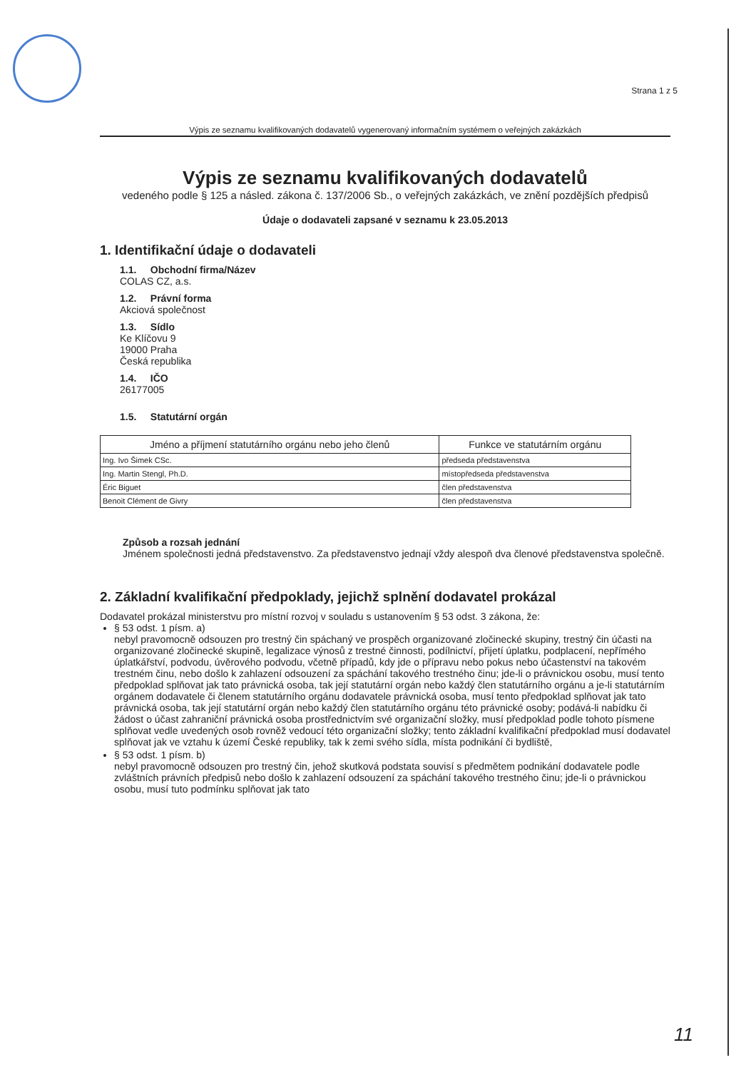Strana 1 z 5
Výpis ze seznamu kvalifikovaných dodavatelů vygenerovaný informačním systémem o veřejných zakázkách
Výpis ze seznamu kvalifikovaných dodavatelů
vedeného podle § 125 a násled. zákona č. 137/2006 Sb., o veřejných zakázkách, ve znění pozdějších předpisů
Údaje o dodavateli zapsané v seznamu k 23.05.2013
1. Identifikační údaje o dodavateli
1.1. Obchodní firma/Název
COLAS CZ, a.s.
1.2. Právní forma
Akciová společnost
1.3. Sídlo
Ke Klíčovu 9
19000 Praha
Česká republika
1.4. IČO
26177005
1.5. Statutární orgán
| Jméno a příjmení statutárního orgánu nebo jeho členů | Funkce ve statutárním orgánu |
| --- | --- |
| Ing. Ivo Šimek CSc. | předseda představenstva |
| Ing. Martin Stengl, Ph.D. | místopředseda představenstva |
| Éric Biguet | člen představenstva |
| Benoit Clément de Givry | člen představenstva |
Způsob a rozsah jednání
Jménem společnosti jedná představenstvo. Za představenstvo jednají vždy alespoň dva členové představenstva společně.
2. Základní kvalifikační předpoklady, jejichž splnění dodavatel prokázal
Dodavatel prokázal ministerstvu pro místní rozvoj v souladu s ustanovením § 53 odst. 3 zákona, že:
§ 53 odst. 1 písm. a)
nebyl pravomocně odsouzen pro trestný čin spáchaný ve prospěch organizované zločinecké skupiny, trestný čin účasti na organizované zločinecké skupině, legalizace výnosů z trestné činnosti, podílnictví, přijetí úplatku, podplacení, nepřímého úplatkářství, podvodu, úvěrového podvodu, včetně případů, kdy jde o přípravu nebo pokus nebo účastenství na takovém trestném činu, nebo došlo k zahlazení odsouzení za spáchání takového trestného činu; jde-li o právnickou osobu, musí tento předpoklad splňovat jak tato právnická osoba, tak její statutární orgán nebo každý člen statutárního orgánu a je-li statutárním orgánem dodavatele či členem statutárního orgánu dodavatele právnická osoba, musí tento předpoklad splňovat jak tato právnická osoba, tak její statutární orgán nebo každý člen statutárního orgánu této právnické osoby; podává-li nabídku či žádost o účast zahraniční právnická osoba prostřednictvím své organizační složky, musí předpoklad podle tohoto písmene splňovat vedle uvedených osob rovněž vedoucí této organizační složky; tento základní kvalifikační předpoklad musí dodavatel splňovat jak ve vztahu k území České republiky, tak k zemi svého sídla, místa podnikání či bydliště,
§ 53 odst. 1 písm. b)
nebyl pravomocně odsouzen pro trestný čin, jehož skutková podstata souvisí s předmětem podnikání dodavatele podle zvláštních právních předpisů nebo došlo k zahlazení odsouzení za spáchání takového trestného činu; jde-li o právnickou osobu, musí tuto podmínku splňovat jak tato
11